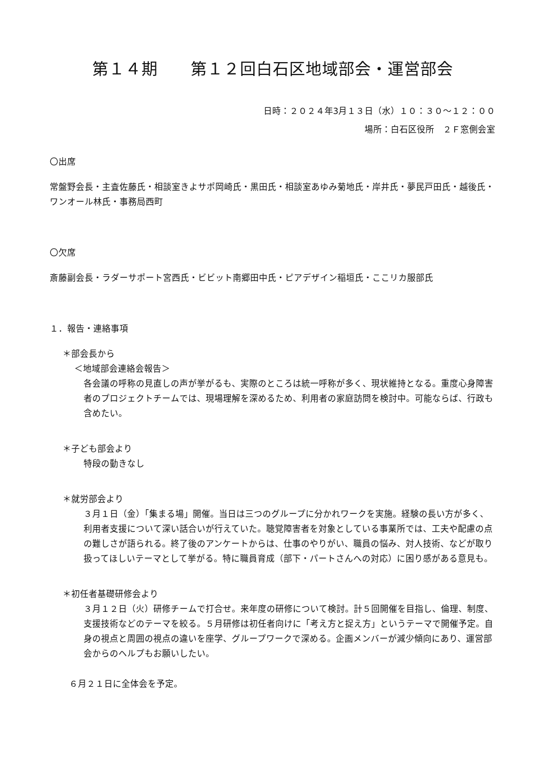第１４期　　第１２回白石区地域部会・運営部会
日時：２０２４年3月１３日（水）１０：３０～１２：００
場所：白石区役所　２Ｆ窓側会室
〇出席
常盤野会長・主査佐藤氏・相談室きよサポ岡崎氏・黒田氏・相談室あゆみ菊地氏・岸井氏・夢民戸田氏・越後氏・ワンオール林氏・事務局西町
〇欠席
斎藤副会長・ラダーサポート宮西氏・ビビット南郷田中氏・ピアデザイン稲垣氏・ここリカ服部氏
１．報告・連絡事項
＊部会長から
＜地域部会連絡会報告＞
各会議の呼称の見直しの声が挙がるも、実際のところは統一呼称が多く、現状維持となる。重度心身障害者のプロジェクトチームでは、現場理解を深めるため、利用者の家庭訪問を検討中。可能ならば、行政も含めたい。
＊子ども部会より
特段の動きなし
＊就労部会より
３月１日（金）「集まる場」開催。当日は三つのグループに分かれワークを実施。経験の長い方が多く、利用者支援について深い話合いが行えていた。聴覚障害者を対象としている事業所では、工夫や配慮の点の難しさが語られる。終了後のアンケートからは、仕事のやりがい、職員の悩み、対人技術、などが取り扱ってほしいテーマとして挙がる。特に職員育成（部下・パートさんへの対応）に困り感がある意見も。
＊初任者基礎研修会より
３月１２日（火）研修チームで打合せ。来年度の研修について検討。計５回開催を目指し、倫理、制度、支援技術などのテーマを絞る。５月研修は初任者向けに「考え方と捉え方」というテーマで開催予定。自身の視点と周囲の視点の違いを座学、グループワークで深める。企画メンバーが減少傾向にあり、運営部会からのヘルプもお願いしたい。
６月２１日に全体会を予定。